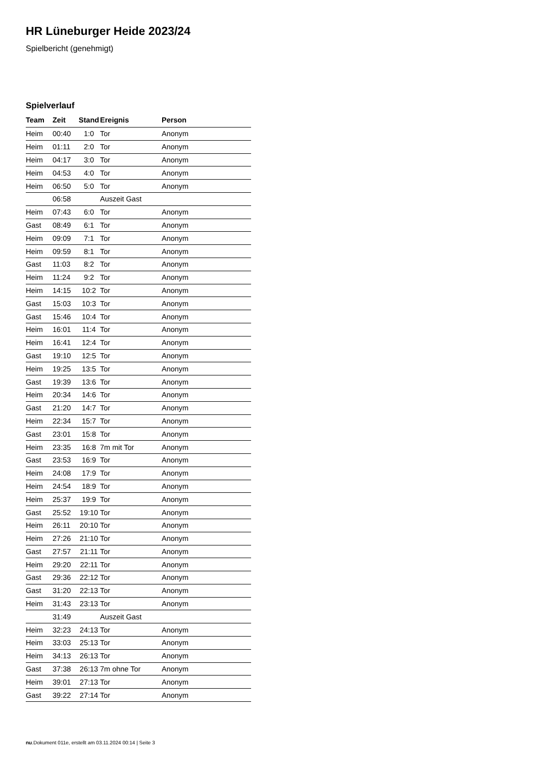HR Lüneburger Heide 2023/24
Spielbericht (genehmigt)
Spielverlauf
| Team | Zeit | Stand | Ereignis | Person |
| --- | --- | --- | --- | --- |
| Heim | 00:40 | 1:0 | Tor | Anonym |
| Heim | 01:11 | 2:0 | Tor | Anonym |
| Heim | 04:17 | 3:0 | Tor | Anonym |
| Heim | 04:53 | 4:0 | Tor | Anonym |
| Heim | 06:50 | 5:0 | Tor | Anonym |
| | 06:58 | | Auszeit Gast | |
| Heim | 07:43 | 6:0 | Tor | Anonym |
| Gast | 08:49 | 6:1 | Tor | Anonym |
| Heim | 09:09 | 7:1 | Tor | Anonym |
| Heim | 09:59 | 8:1 | Tor | Anonym |
| Gast | 11:03 | 8:2 | Tor | Anonym |
| Heim | 11:24 | 9:2 | Tor | Anonym |
| Heim | 14:15 | 10:2 | Tor | Anonym |
| Gast | 15:03 | 10:3 | Tor | Anonym |
| Gast | 15:46 | 10:4 | Tor | Anonym |
| Heim | 16:01 | 11:4 | Tor | Anonym |
| Heim | 16:41 | 12:4 | Tor | Anonym |
| Gast | 19:10 | 12:5 | Tor | Anonym |
| Heim | 19:25 | 13:5 | Tor | Anonym |
| Gast | 19:39 | 13:6 | Tor | Anonym |
| Heim | 20:34 | 14:6 | Tor | Anonym |
| Gast | 21:20 | 14:7 | Tor | Anonym |
| Heim | 22:34 | 15:7 | Tor | Anonym |
| Gast | 23:01 | 15:8 | Tor | Anonym |
| Heim | 23:35 | 16:8 | 7m mit Tor | Anonym |
| Gast | 23:53 | 16:9 | Tor | Anonym |
| Heim | 24:08 | 17:9 | Tor | Anonym |
| Heim | 24:54 | 18:9 | Tor | Anonym |
| Heim | 25:37 | 19:9 | Tor | Anonym |
| Gast | 25:52 | 19:10 | Tor | Anonym |
| Heim | 26:11 | 20:10 | Tor | Anonym |
| Heim | 27:26 | 21:10 | Tor | Anonym |
| Gast | 27:57 | 21:11 | Tor | Anonym |
| Heim | 29:20 | 22:11 | Tor | Anonym |
| Gast | 29:36 | 22:12 | Tor | Anonym |
| Gast | 31:20 | 22:13 | Tor | Anonym |
| Heim | 31:43 | 23:13 | Tor | Anonym |
| | 31:49 | | Auszeit Gast | |
| Heim | 32:23 | 24:13 | Tor | Anonym |
| Heim | 33:03 | 25:13 | Tor | Anonym |
| Heim | 34:13 | 26:13 | Tor | Anonym |
| Gast | 37:38 | 26:13 | 7m ohne Tor | Anonym |
| Heim | 39:01 | 27:13 | Tor | Anonym |
| Gast | 39:22 | 27:14 | Tor | Anonym |
nu.Dokument 011e, erstellt am 03.11.2024 00:14 | Seite 3